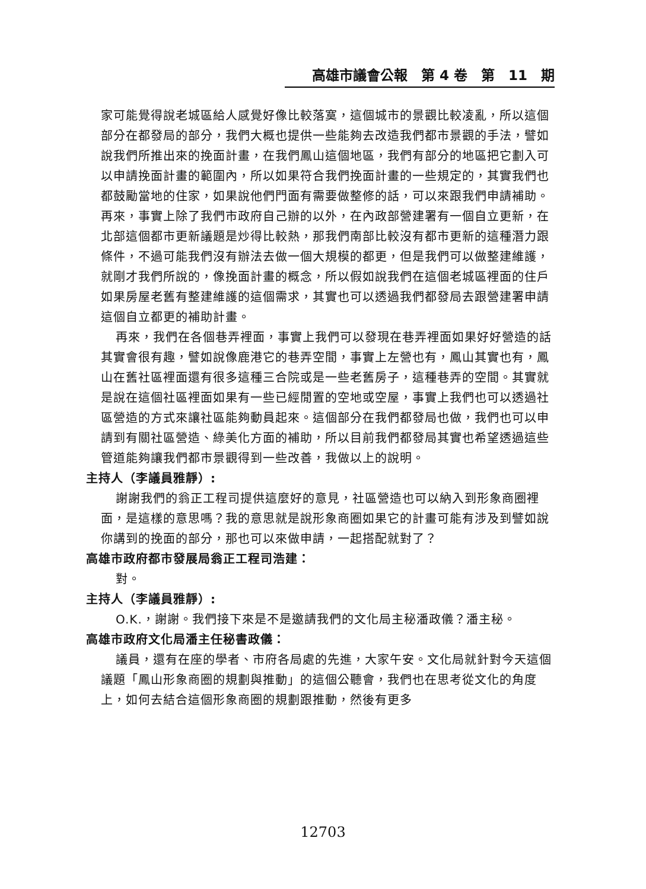高雄市議會公報　第 4 卷　第　11　期
家可能覺得說老城區給人感覺好像比較落寞，這個城市的景觀比較凌亂，所以這個部分在都發局的部分，我們大概也提供一些能夠去改造我們都市景觀的手法，譬如說我們所推出來的挽面計畫，在我們鳳山這個地區，我們有部分的地區把它劃入可以申請挽面計畫的範圍內，所以如果符合我們挽面計畫的一些規定的，其實我們也都鼓勵當地的住家，如果說他們門面有需要做整修的話，可以來跟我們申請補助。再來，事實上除了我們市政府自己辦的以外，在內政部營建署有一個自立更新，在北部這個都市更新議題是炒得比較熱，那我們南部比較沒有都市更新的這種潛力跟條件，不過可能我們沒有辦法去做一個大規模的都更，但是我們可以做整建維護，就剛才我們所說的，像挽面計畫的概念，所以假如說我們在這個老城區裡面的住戶如果房屋老舊有整建維護的這個需求，其實也可以透過我們都發局去跟營建署申請這個自立都更的補助計畫。
再來，我們在各個巷弄裡面，事實上我們可以發現在巷弄裡面如果好好營造的話其實會很有趣，譬如說像鹿港它的巷弄空間，事實上左營也有，鳳山其實也有，鳳山在舊社區裡面還有很多這種三合院或是一些老舊房子，這種巷弄的空間。其實就是說在這個社區裡面如果有一些已經閒置的空地或空屋，事實上我們也可以透過社區營造的方式來讓社區能夠動員起來。這個部分在我們都發局也做，我們也可以申請到有關社區營造、綠美化方面的補助，所以目前我們都發局其實也希望透過這些管道能夠讓我們都市景觀得到一些改善，我做以上的說明。
主持人（李議員雅靜）:
謝謝我們的翁正工程司提供這麼好的意見，社區營造也可以納入到形象商圈裡面，是這樣的意思嗎？我的意思就是說形象商圈如果它的計畫可能有涉及到譬如說你講到的挽面的部分，那也可以來做申請，一起搭配就對了？
高雄市政府都市發展局翁正工程司浩建：
對。
主持人（李議員雅靜）:
O.K.，謝謝。我們接下來是不是邀請我們的文化局主秘潘政儀？潘主秘。
高雄市政府文化局潘主任秘書政儀：
議員，還有在座的學者、市府各局處的先進，大家午安。文化局就針對今天這個議題「鳳山形象商圈的規劃與推動」的這個公聽會，我們也在思考從文化的角度上，如何去結合這個形象商圈的規劃跟推動，然後有更多
12703